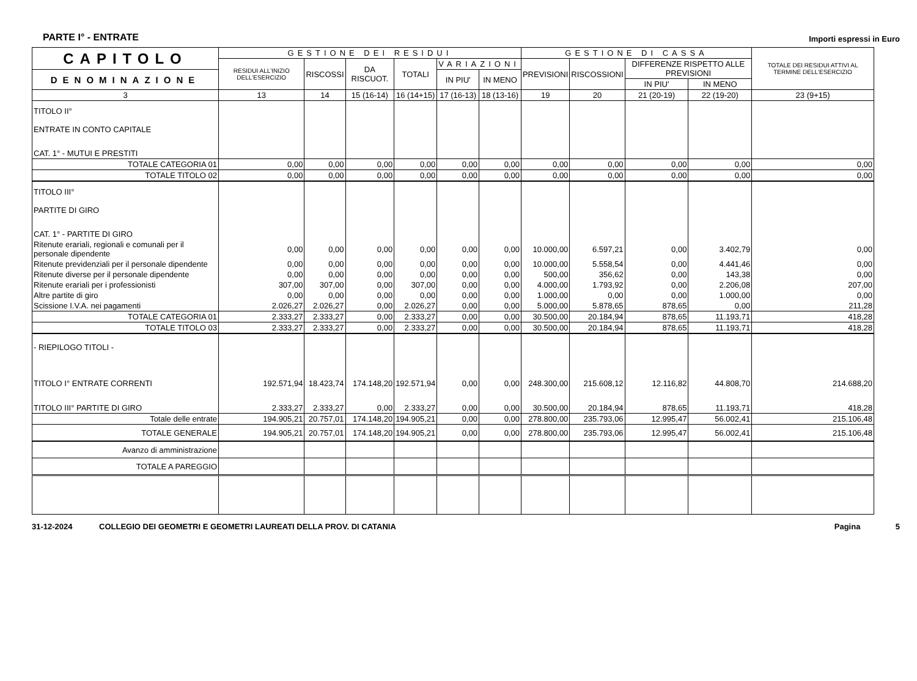PARTE I° - ENTRATE
Importi espressi in Euro
| CAPITOLO | GESTIONE DEI RESIDUI | | | | | | GESTIONE DI CASSA | | | | TOTALE DEI RESIDUI ATTIVI AL TERMINE DELL'ESERCIZIO |
| --- | --- | --- | --- | --- | --- | --- | --- | --- | --- | --- | --- |
| | RESIDUI ALL'INIZIO DELL'ESERCIZIO | RISCOSSI | DA RISCUOT. | TOTALI | VARIAZIONI | | PREVISIONI | RISCOSSIONI | DIFFERENZE RISPETTO ALLE PREVISIONI | | |
| DENOMINAZIONE | | | | | IN PIU' | IN MENO | | | | | |
| | | | | | | | | | IN PIU' | IN MENO | |
| 3 | 13 | 14 | 15 (16-14) | 16 (14+15) | 17 (16-13) | 18 (13-16) | 19 | 20 | 21 (20-19) | 22 (19-20) | 23 (9+15) |
| TITOLO II° ENTRATE IN CONTO CAPITALE | | | | | | | | | | | |
| CAT. 1° - MUTUI E PRESTITI | | | | | | | | | | | |
| TOTALE CATEGORIA 01 | 0,00 | 0,00 | 0,00 | 0,00 | 0,00 | 0,00 | 0,00 | 0,00 | 0,00 | 0,00 | 0,00 |
| TOTALE TITOLO 02 | 0,00 | 0,00 | 0,00 | 0,00 | 0,00 | 0,00 | 0,00 | 0,00 | 0,00 | 0,00 | 0,00 |
| TITOLO III° PARTITE DI GIRO | | | | | | | | | | | |
| CAT. 1° - PARTITE DI GIRO | | | | | | | | | | | |
| Ritenute erariali, regionali e comunali per il personale dipendente | 0,00 | 0,00 | 0,00 | 0,00 | 0,00 | 0,00 | 10.000,00 | 6.597,21 | 0,00 | 3.402,79 | 0,00 |
| Ritenute previdenziali per il personale dipendente | 0,00 | 0,00 | 0,00 | 0,00 | 0,00 | 0,00 | 10.000,00 | 5.558,54 | 0,00 | 4.441,46 | 0,00 |
| Ritenute diverse per il personale dipendente | 0,00 | 0,00 | 0,00 | 0,00 | 0,00 | 0,00 | 500,00 | 356,62 | 0,00 | 143,38 | 0,00 |
| Ritenute erariali per i professionisti | 307,00 | 307,00 | 0,00 | 307,00 | 0,00 | 0,00 | 4.000,00 | 1.793,92 | 0,00 | 2.206,08 | 207,00 |
| Altre partite di giro | 0,00 | 0,00 | 0,00 | 0,00 | 0,00 | 0,00 | 1.000,00 | 0,00 | 0,00 | 1.000,00 | 0,00 |
| Scissione I.V.A. nei pagamenti | 2.026,27 | 2.026,27 | 0,00 | 2.026,27 | 0,00 | 0,00 | 5.000,00 | 5.878,65 | 878,65 | 0,00 | 211,28 |
| TOTALE CATEGORIA 01 | 2.333,27 | 2.333,27 | 0,00 | 2.333,27 | 0,00 | 0,00 | 30.500,00 | 20.184,94 | 878,65 | 11.193,71 | 418,28 |
| TOTALE TITOLO 03 | 2.333,27 | 2.333,27 | 0,00 | 2.333,27 | 0,00 | 0,00 | 30.500,00 | 20.184,94 | 878,65 | 11.193,71 | 418,28 |
| - RIEPILOGO TITOLI - | | | | | | | | | | | |
| TITOLO I° ENTRATE CORRENTI | 192.571,94 | 18.423,74 | 174.148,20 | 192.571,94 | 0,00 | 0,00 | 248.300,00 | 215.608,12 | 12.116,82 | 44.808,70 | 214.688,20 |
| TITOLO III° PARTITE DI GIRO | 2.333,27 | 2.333,27 | 0,00 | 2.333,27 | 0,00 | 0,00 | 30.500,00 | 20.184,94 | 878,65 | 11.193,71 | 418,28 |
| Totale delle entrate | 194.905,21 | 20.757,01 | 174.148,20 | 194.905,21 | 0,00 | 0,00 | 278.800,00 | 235.793,06 | 12.995,47 | 56.002,41 | 215.106,48 |
| TOTALE GENERALE | 194.905,21 | 20.757,01 | 174.148,20 | 194.905,21 | 0,00 | 0,00 | 278.800,00 | 235.793,06 | 12.995,47 | 56.002,41 | 215.106,48 |
| Avanzo di amministrazione | | | | | | | | | | | |
| TOTALE A PAREGGIO | | | | | | | | | | | |
31-12-2024 COLLEGIO DEI GEOMETRI E GEOMETRI LAUREATI DELLA PROV. DI CATANIA Pagina 5